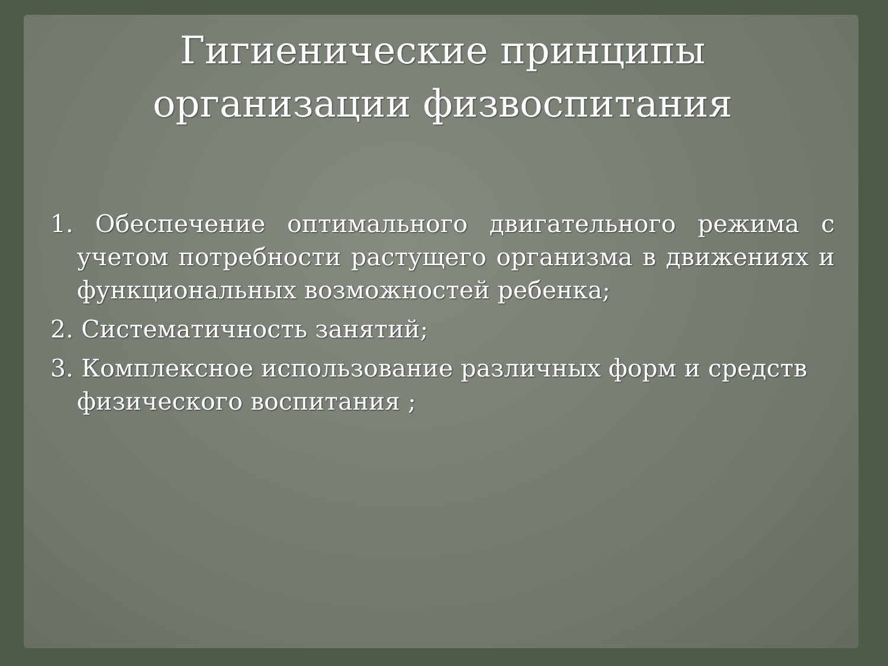Гигиенические принципы
организации физвоспитания
1. Обеспечение оптимального двигательного режима с учетом потребности растущего организма в движениях и функциональных возможностей ребенка;
2. Систематичность занятий;
3. Комплексное использование различных форм и средств физического воспитания ;